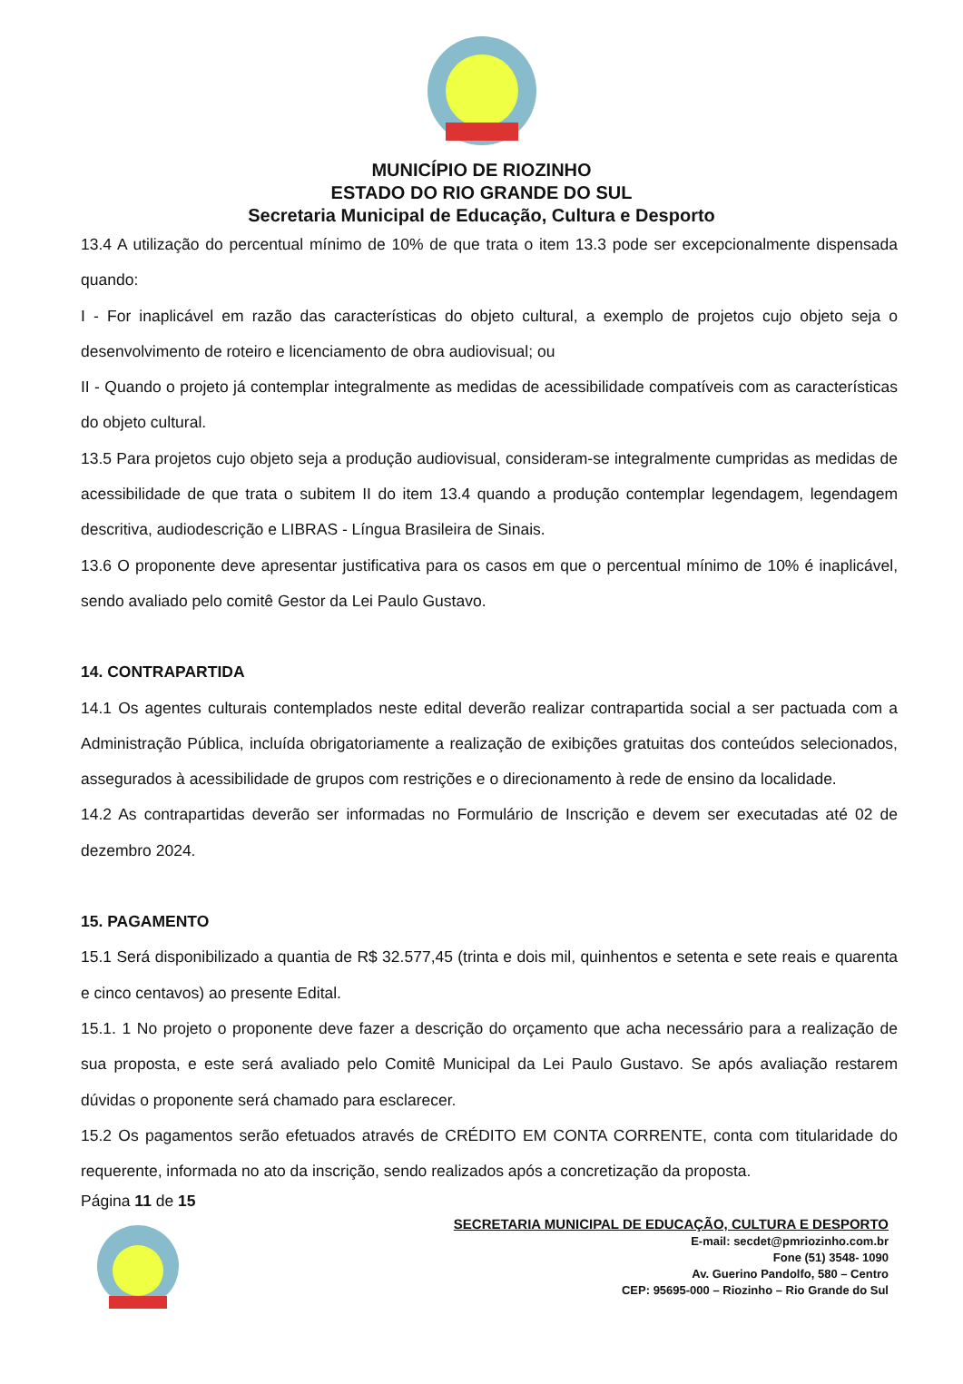MUNICÍPIO DE RIOZINHO
ESTADO DO RIO GRANDE DO SUL
Secretaria Municipal de Educação, Cultura e Desporto
13.4 A utilização do percentual mínimo de 10% de que trata o item 13.3 pode ser excepcionalmente dispensada quando:
I - For inaplicável em razão das características do objeto cultural, a exemplo de projetos cujo objeto seja o desenvolvimento de roteiro e licenciamento de obra audiovisual; ou
II - Quando o projeto já contemplar integralmente as medidas de acessibilidade compatíveis com as características do objeto cultural.
13.5 Para projetos cujo objeto seja a produção audiovisual, consideram-se integralmente cumpridas as medidas de acessibilidade de que trata o subitem II do item 13.4 quando a produção contemplar legendagem, legendagem descritiva, audiodescrição e LIBRAS - Língua Brasileira de Sinais.
13.6 O proponente deve apresentar justificativa para os casos em que o percentual mínimo de 10% é inaplicável, sendo avaliado pelo comitê Gestor da Lei Paulo Gustavo.
14. CONTRAPARTIDA
14.1 Os agentes culturais contemplados neste edital deverão realizar contrapartida social a ser pactuada com a Administração Pública, incluída obrigatoriamente a realização de exibições gratuitas dos conteúdos selecionados, assegurados à acessibilidade de grupos com restrições e o direcionamento à rede de ensino da localidade.
14.2 As contrapartidas deverão ser informadas no Formulário de Inscrição e devem ser executadas até 02 de dezembro 2024.
15. PAGAMENTO
15.1 Será disponibilizado a quantia de R$ 32.577,45 (trinta e dois mil, quinhentos e setenta e sete reais e quarenta e cinco centavos) ao presente Edital.
15.1. 1 No projeto o proponente deve fazer a descrição do orçamento que acha necessário para a realização de sua proposta, e este será avaliado pelo Comitê Municipal da Lei Paulo Gustavo. Se após avaliação restarem dúvidas o proponente será chamado para esclarecer.
15.2 Os pagamentos serão efetuados através de CRÉDITO EM CONTA CORRENTE, conta com titularidade do requerente, informada no ato da inscrição, sendo realizados após a concretização da proposta.
Página 11 de 15
SECRETARIA MUNICIPAL DE EDUCAÇÃO, CULTURA E DESPORTO
E-mail: secdet@pmriozinho.com.br
Fone (51) 3548- 1090
Av. Guerino Pandolfo, 580 – Centro
CEP: 95695-000 – Riozinho – Rio Grande do Sul